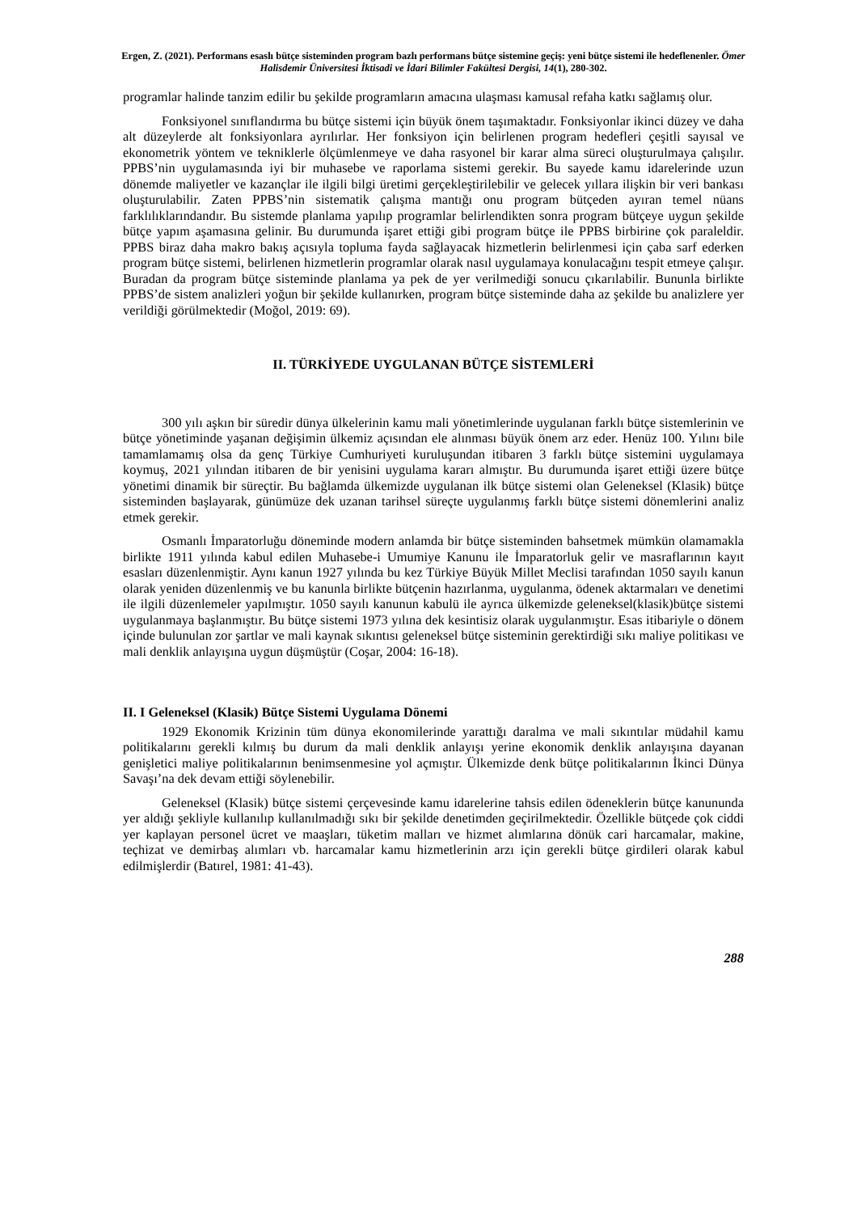Ergen, Z. (2021). Performans esaslı bütçe sisteminden program bazlı performans bütçe sistemine geçiş: yeni bütçe sistemi ile hedeflenenler. Ömer Halisdemir Üniversitesi İktisadi ve İdari Bilimler Fakültesi Dergisi, 14(1), 280-302.
programlar halinde tanzim edilir bu şekilde programların amacına ulaşması kamusal refaha katkı sağlamış olur.
Fonksiyonel sınıflandırma bu bütçe sistemi için büyük önem taşımaktadır. Fonksiyonlar ikinci düzey ve daha alt düzeylerde alt fonksiyonlara ayrılırlar. Her fonksiyon için belirlenen program hedefleri çeşitli sayısal ve ekonometrik yöntem ve tekniklerle ölçümlenmeye ve daha rasyonel bir karar alma süreci oluşturulmaya çalışılır. PPBS’nin uygulamasında iyi bir muhasebe ve raporlama sistemi gerekir. Bu sayede kamu idarelerinde uzun dönemde maliyetler ve kazançlar ile ilgili bilgi üretimi gerçekleştirilebilir ve gelecek yıllara ilişkin bir veri bankası oluşturulabilir. Zaten PPBS’nin sistematik çalışma mantığı onu program bütçeden ayıran temel nüans farklılıklarındandır. Bu sistemde planlama yapılıp programlar belirlendikten sonra program bütçeye uygun şekilde bütçe yapım aşamasına gelinir. Bu durumunda işaret ettiği gibi program bütçe ile PPBS birbirine çok paraleldir. PPBS biraz daha makro bakış açısıyla topluma fayda sağlayacak hizmetlerin belirlenmesi için çaba sarf ederken program bütçe sistemi, belirlenen hizmetlerin programlar olarak nasıl uygulamaya konulacağını tespit etmeye çalışır. Buradan da program bütçe sisteminde planlama ya pek de yer verilmediği sonucu çıkarılabilir. Bununla birlikte PPBS’de sistem analizleri yoğun bir şekilde kullanırken, program bütçe sisteminde daha az şekilde bu analizlere yer verildiği görülmektedir (Moğol, 2019: 69).
II. TÜRKİYEDE UYGULANAN BÜTÇE SİSTEMLERİ
300 yılı aşkın bir süredir dünya ülkelerinin kamu mali yönetimlerinde uygulanan farklı bütçe sistemlerinin ve bütçe yönetiminde yaşanan değişimin ülkemiz açısından ele alınması büyük önem arz eder. Henüz 100. Yılını bile tamamlamamış olsa da genç Türkiye Cumhuriyeti kuruluşundan itibaren 3 farklı bütçe sistemini uygulamaya koymuş, 2021 yılından itibaren de bir yenisini uygulama kararı almıştır. Bu durumunda işaret ettiği üzere bütçe yönetimi dinamik bir süreçtir. Bu bağlamda ülkemizde uygulanan ilk bütçe sistemi olan Geleneksel (Klasik) bütçe sisteminden başlayarak, günümüze dek uzanan tarihsel süreçte uygulanmış farklı bütçe sistemi dönemlerini analiz etmek gerekir.
Osmanlı İmparatorluğu döneminde modern anlamda bir bütçe sisteminden bahsetmek mümkün olamamakla birlikte 1911 yılında kabul edilen Muhasebe-i Umumiye Kanunu ile İmparatorluk gelir ve masraflarının kayıt esasları düzenlenmiştir. Aynı kanun 1927 yılında bu kez Türkiye Büyük Millet Meclisi tarafından 1050 sayılı kanun olarak yeniden düzenlenmiş ve bu kanunla birlikte bütçenin hazırlanma, uygulanma, ödenek aktarmaları ve denetimi ile ilgili düzenlemeler yapılmıştır. 1050 sayılı kanunun kabulü ile ayrıca ülkemizde geleneksel(klasik)bütçe sistemi uygulanmaya başlanmıştır. Bu bütçe sistemi 1973 yılına dek kesintisiz olarak uygulanmıştır. Esas itibariyle o dönem içinde bulunulan zor şartlar ve mali kaynak sıkıntısı geleneksel bütçe sisteminin gerektirdiği sıkı maliye politikası ve mali denklik anlayışına uygun düşmüştür (Coşar, 2004: 16-18).
II. I Geleneksel (Klasik) Bütçe Sistemi Uygulama Dönemi
1929 Ekonomik Krizinin tüm dünya ekonomilerinde yarattığı daralma ve mali sıkıntılar müdahil kamu politikalarını gerekli kılmış bu durum da mali denklik anlayışı yerine ekonomik denklik anlayışına dayanan genişletici maliye politikalarının benimsenmesine yol açmıştır. Ülkemizde denk bütçe politikalarının İkinci Dünya Savaşı’na dek devam ettiği söylenebilir.
Geleneksel (Klasik) bütçe sistemi çerçevesinde kamu idarelerine tahsis edilen ödeneklerin bütçe kanununda yer aldığı şekliyle kullanılıp kullanılmadığı sıkı bir şekilde denetimden geçirilmektedir. Özellikle bütçede çok ciddi yer kaplayan personel ücret ve maaşları, tüketim malları ve hizmet alımlarına dönük cari harcamalar, makine, teçhizat ve demirbaş alımları vb. harcamalar kamu hizmetlerinin arzı için gerekli bütçe girdileri olarak kabul edilmişlerdir (Batırel, 1981: 41-43).
288